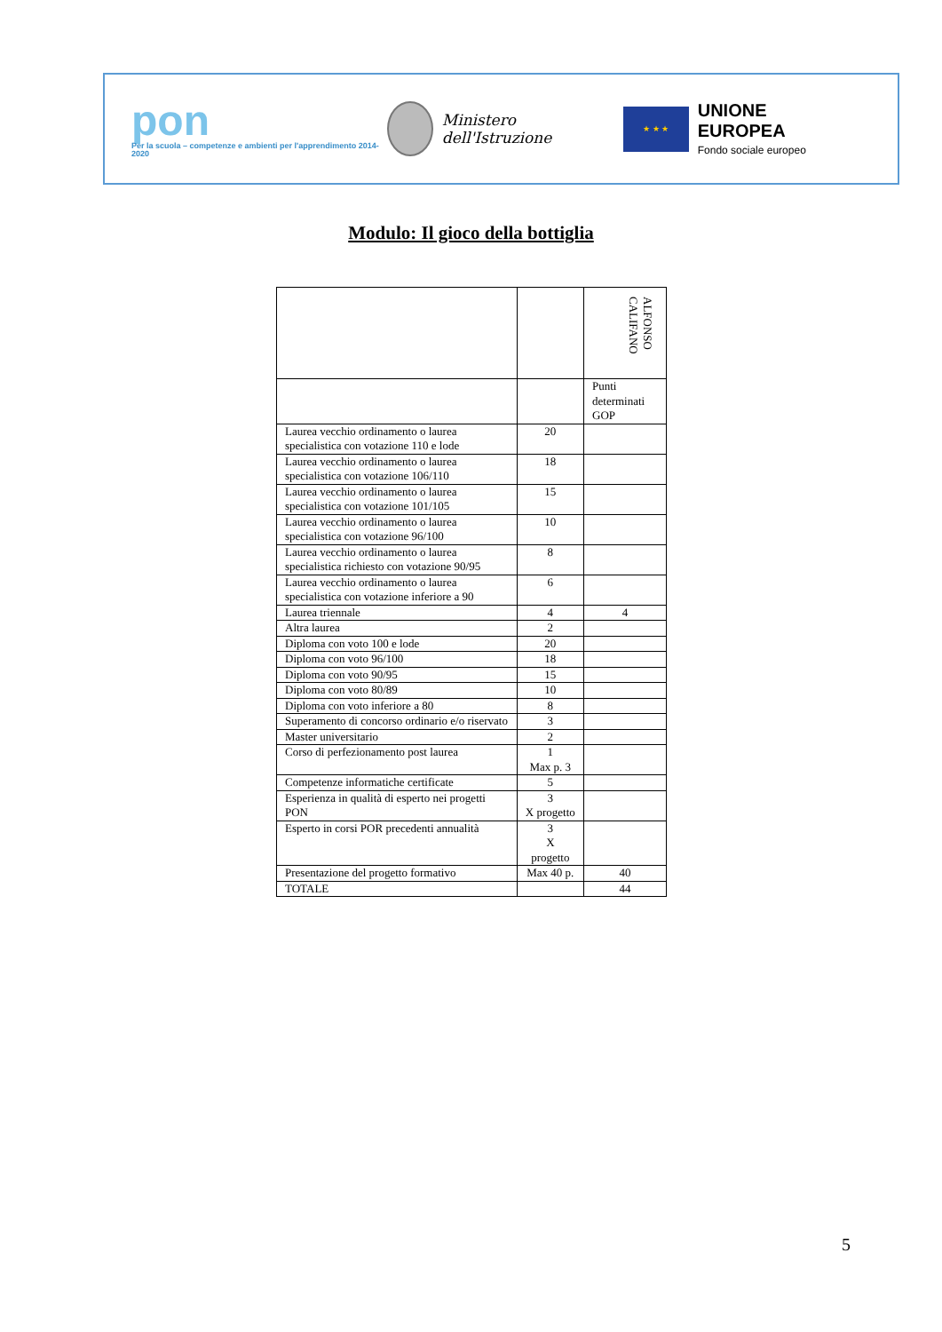pon
Per la scuola – competenze e ambienti per l'apprendimento 2014-2020
Ministero dell'Istruzione
★ ★ ★
UNIONE EUROPEA
Fondo sociale europeo
Modulo: Il gioco della bottiglia
| | | ALFONSO CALIFANO |
| | | Punti determinati GOP |
| Laurea vecchio ordinamento o laurea specialistica con votazione 110 e lode | 20 | |
| Laurea vecchio ordinamento o laurea specialistica con votazione 106/110 | 18 | |
| Laurea vecchio ordinamento o laurea specialistica con votazione 101/105 | 15 | |
| Laurea vecchio ordinamento o laurea specialistica con votazione 96/100 | 10 | |
| Laurea vecchio ordinamento o laurea specialistica richiesto con votazione 90/95 | 8 | |
| Laurea vecchio ordinamento o laurea specialistica con votazione inferiore a 90 | 6 | |
| Laurea triennale | 4 | 4 |
| Altra laurea | 2 | |
| Diploma con voto 100 e lode | 20 | |
| Diploma con voto 96/100 | 18 | |
| Diploma con voto 90/95 | 15 | |
| Diploma con voto 80/89 | 10 | |
| Diploma con voto inferiore a 80 | 8 | |
| Superamento di concorso ordinario e/o riservato | 3 | |
| Master universitario | 2 | |
| Corso di perfezionamento post laurea | 1 Max p. 3 | |
| Competenze informatiche certificate | 5 | |
| Esperienza in qualità di esperto nei progetti PON | 3 X progetto | |
| Esperto in corsi POR precedenti annualità | 3 X progetto | |
| Presentazione del progetto formativo | Max 40 p. | 40 |
| TOTALE | | 44 |
5